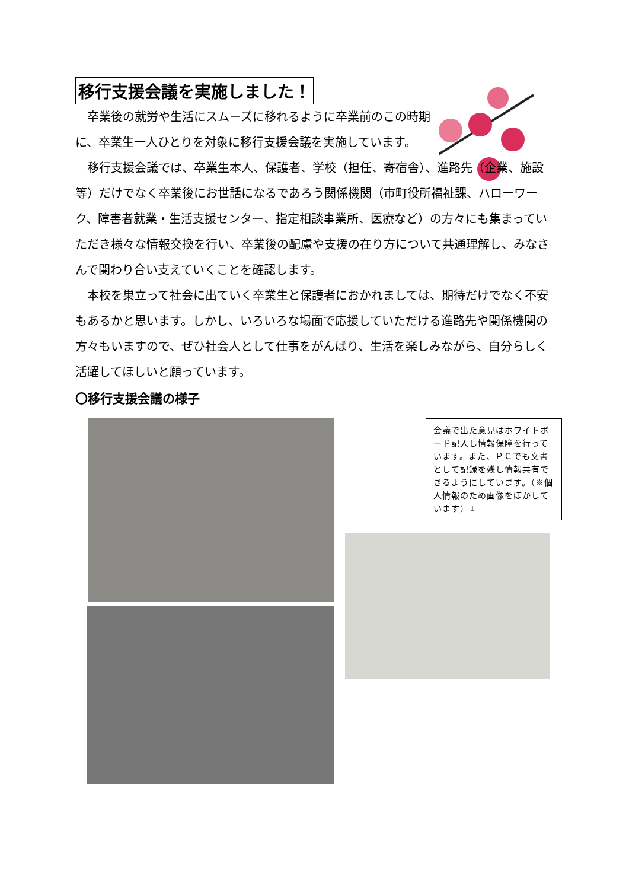移行支援会議を実施しました！
　卒業後の就労や生活にスムーズに移れるように卒業前のこの時期に、卒業生一人ひとりを対象に移行支援会議を実施しています。
　移行支援会議では、卒業生本人、保護者、学校（担任、寄宿舎）、進路先（企業、施設等）だけでなく卒業後にお世話になるであろう関係機関（市町役所福祉課、ハローワーク、障害者就業・生活支援センター、指定相談事業所、医療など）の方々にも集まっていただき様々な情報交換を行い、卒業後の配慮や支援の在り方について共通理解し、みなさんで関わり合い支えていくことを確認します。
　本校を巣立って社会に出ていく卒業生と保護者におかれましては、期待だけでなく不安もあるかと思います。しかし、いろいろな場面で応援していただける進路先や関係機関の方々もいますので、ぜひ社会人として仕事をがんばり、生活を楽しみながら、自分らしく活躍してほしいと願っています。
〇移行支援会議の様子
会議で出た意見はホワイトボード記入し情報保障を行っています。また、ＰＣでも文書として記録を残し情報共有できるようにしています。（※個人情報のため画像をぼかしています）↓